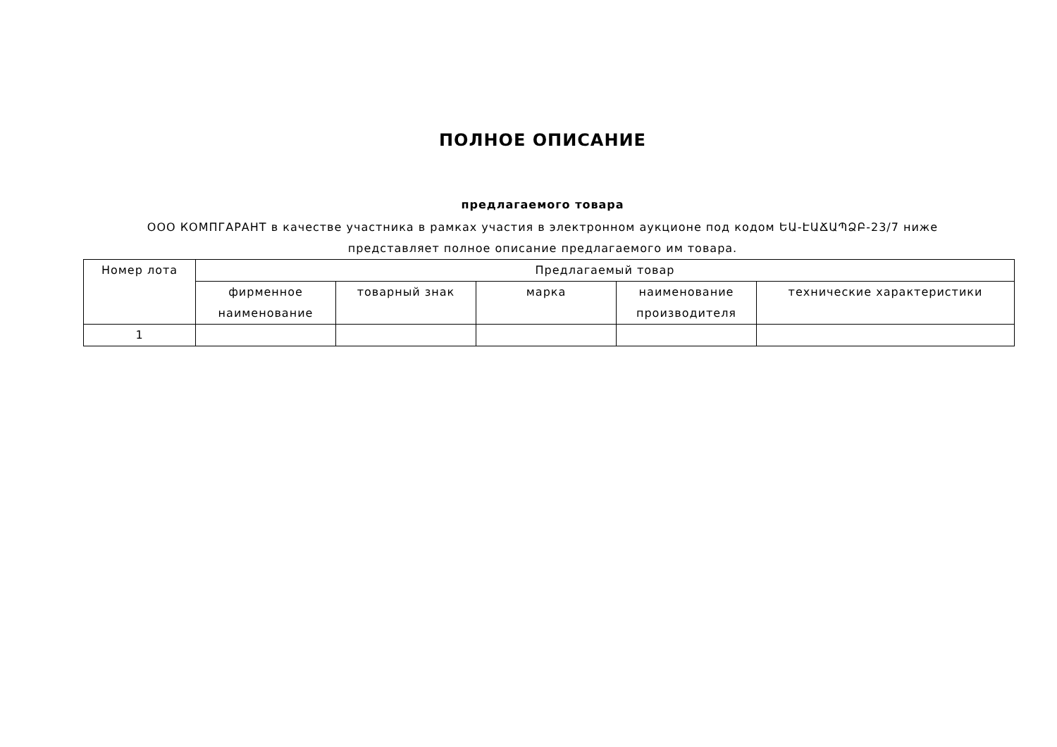ПОЛНОЕ ОПИСАНИЕ
предлагаемого товара
ООО КОМПГАРАНТ в качестве участника в рамках участия в электронном аукционе под кодом ԵԱ-ԷԱՃԱՊՁԲ-23/7 ниже представляет полное описание предлагаемого им товара.
| Номер лота | Предлагаемый товар | | | | |
| --- | --- | --- | --- | --- | --- |
| | фирменное наименование | товарный знак | марка | наименование производителя | технические характеристики |
| 1 | | | | | |